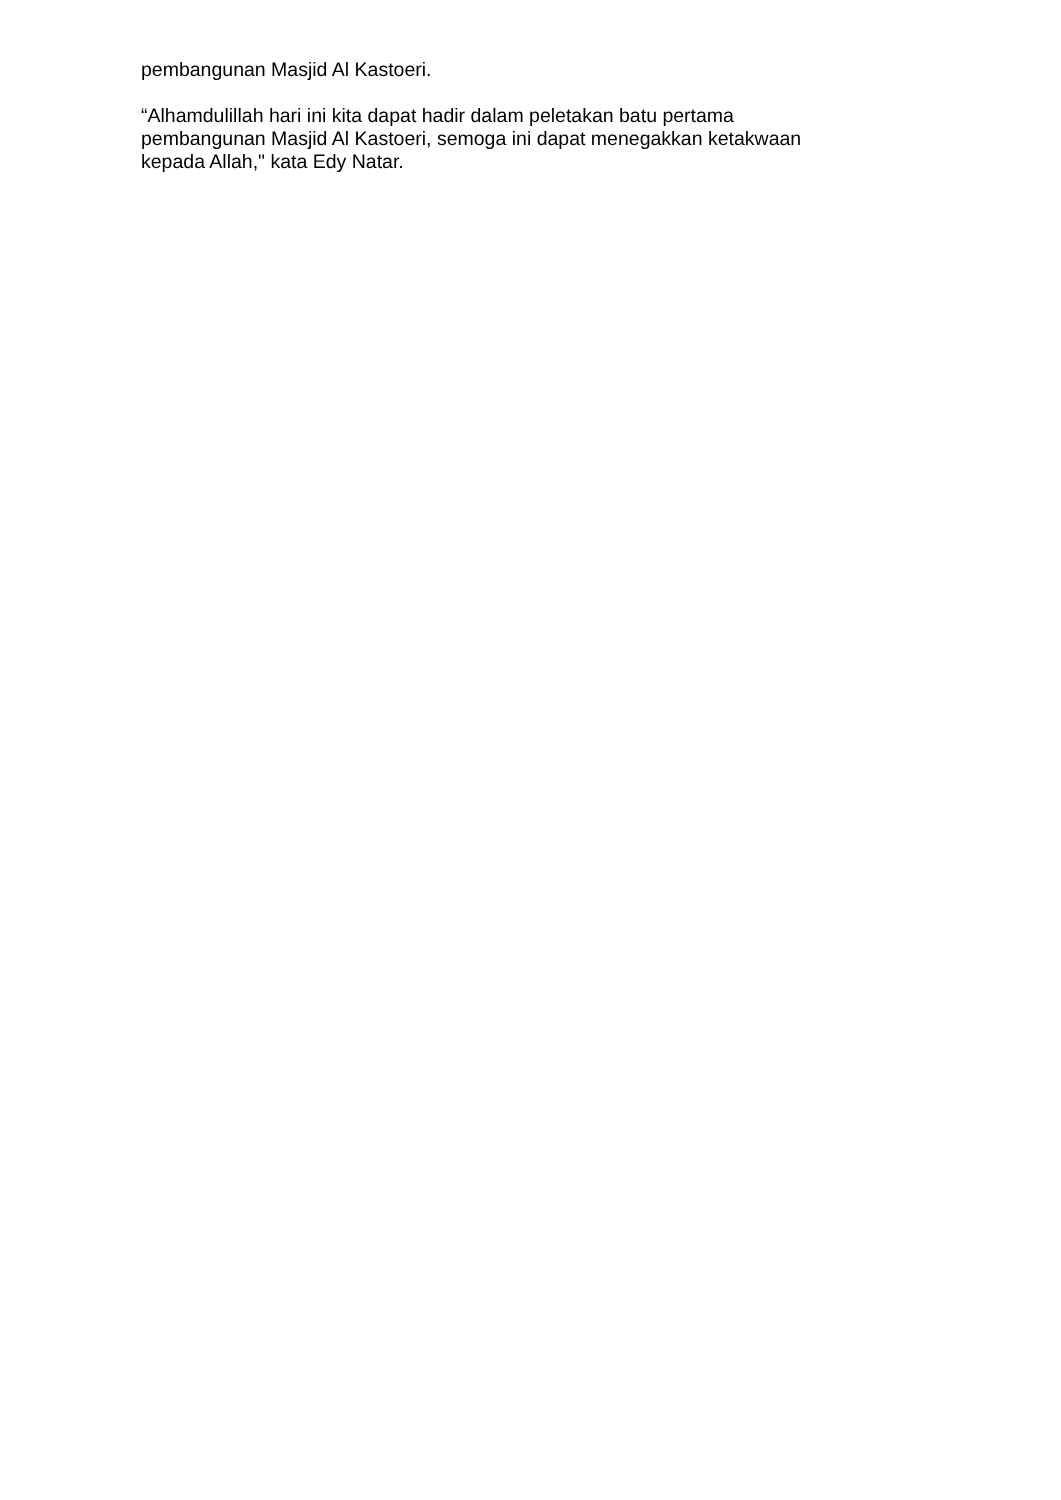pembangunan Masjid Al Kastoeri.
“Alhamdulillah hari ini kita dapat hadir dalam peletakan batu pertama
pembangunan Masjid Al Kastoeri, semoga ini dapat menegakkan ketakwaan
kepada Allah," kata Edy Natar.